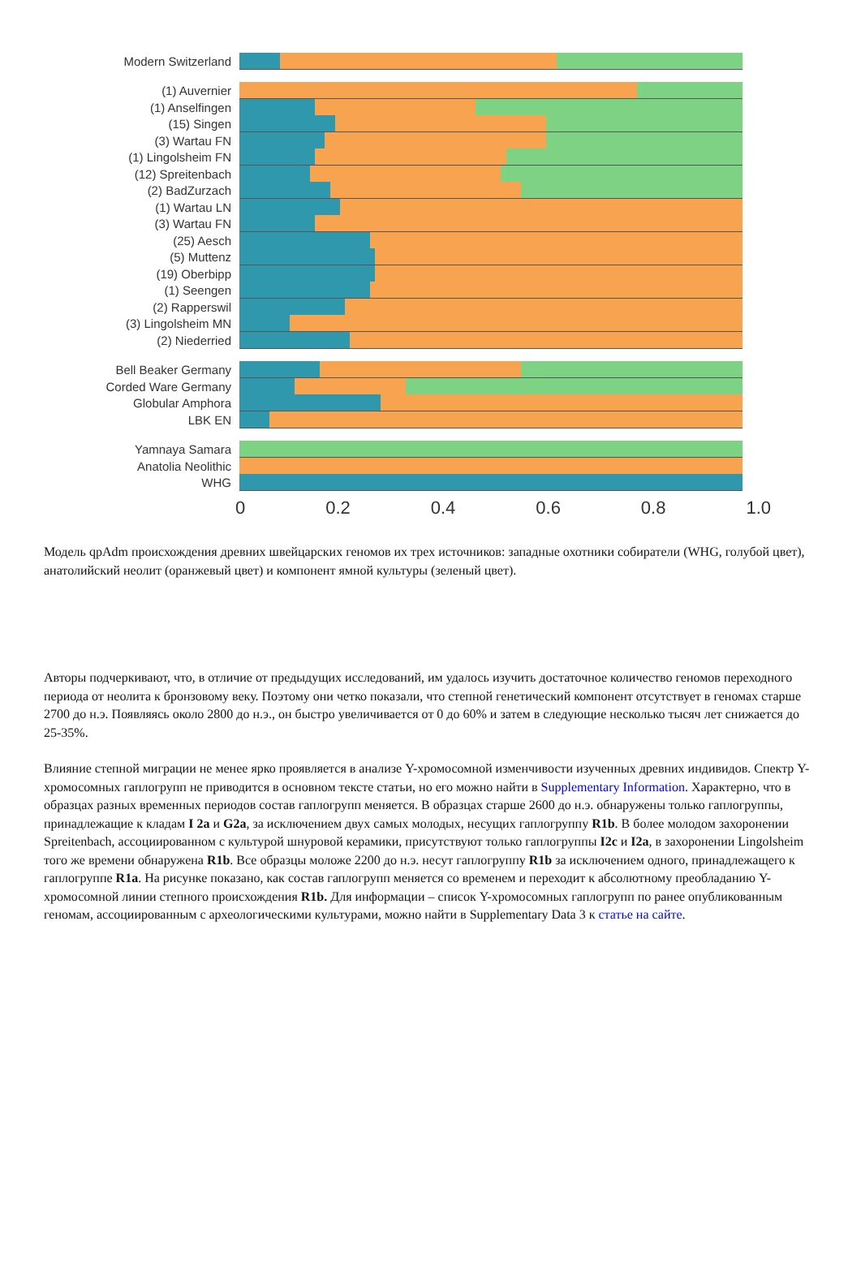Modern Switzerland
(1) Auvernier
(1) Anselfingen
(15) Singen
(3) Wartau FN
(1) Lingolsheim FN
(12) Spreitenbach
(2) BadZurzach
(1) Wartau LN
(3) Wartau FN
(25) Aesch
(5) Muttenz
(19) Oberbipp
(1) Seengen
(2) Rapperswil
(3) Lingolsheim MN
(2) Niederried
Bell Beaker Germany
Corded Ware Germany
Globular Amphora
LBK EN
Yamnaya Samara
Anatolia Neolithic
WHG
0 0.2 0.4 0.6 0.8 1.0
Модель qpAdm происхождения древних швейцарских геномов их трех источников: западные охотники собиратели (WHG, голубой цвет), анатолийский неолит (оранжевый цвет) и компонент ямной культуры (зеленый цвет).
Авторы подчеркивают, что, в отличие от предыдущих исследований, им удалось изучить достаточное количество геномов переходного периода от неолита к бронзовому веку. Поэтому они четко показали, что степной генетический компонент отсутствует в геномах старше 2700 до н.э. Появляясь около 2800 до н.э., он быстро увеличивается от 0 до 60% и затем в следующие несколько тысяч лет снижается до 25-35%.
Влияние степной миграции не менее ярко проявляется в анализе Y-хромосомной изменчивости изученных древних индивидов. Спектр Y-хромосомных гаплогрупп не приводится в основном тексте статьи, но его можно найти в Supplementary Information. Характерно, что в образцах разных временных периодов состав гаплогрупп меняется. В образцах старше 2600 до н.э. обнаружены только гаплогруппы, принадлежащие к кладам I 2a и G2a, за исключением двух самых молодых, несущих гаплогруппу R1b. В более молодом захоронении Spreitenbach, ассоциированном с культурой шнуровой керамики, присутствуют только гаплогруппы I2c и I2a, в захоронении Lingolsheim того же времени обнаружена R1b. Все образцы моложе 2200 до н.э. несут гаплогруппу R1b за исключением одного, принадлежащего к гаплогруппе R1a. На рисунке показано, как состав гаплогрупп меняется со временем и переходит к абсолютному преобладанию Y-хромосомной линии степного происхождения R1b. Для информации – список Y-хромосомных гаплогрупп по ранее опубликованным геномам, ассоциированным с археологическими культурами, можно найти в Supplementary Data 3 к статье на сайте.